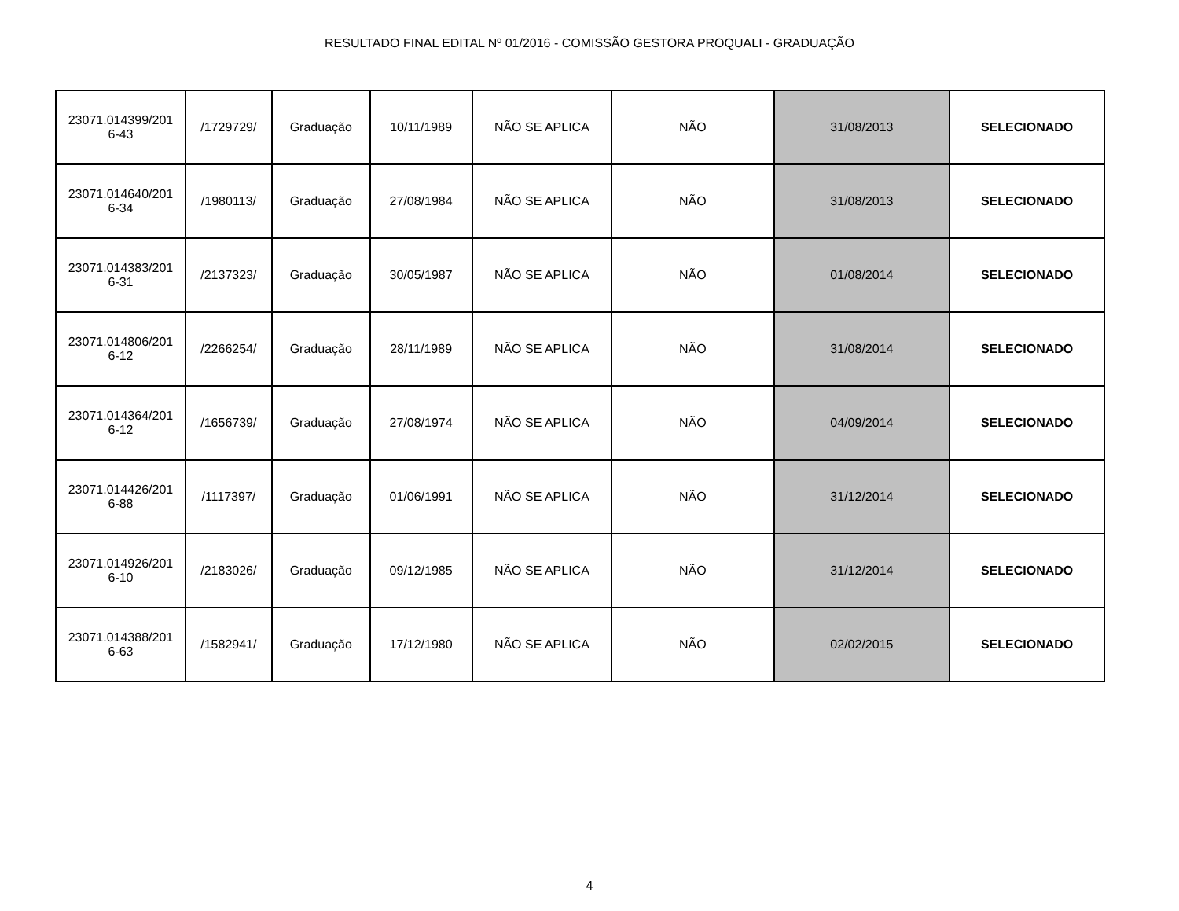RESULTADO FINAL EDITAL Nº 01/2016 - COMISSÃO GESTORA PROQUALI - GRADUAÇÃO
| 23071.014399/201 6-43 | /1729729/ | Graduação | 10/11/1989 | NÃO SE APLICA | NÃO | 31/08/2013 | SELECIONADO |
| 23071.014640/201 6-34 | /1980113/ | Graduação | 27/08/1984 | NÃO SE APLICA | NÃO | 31/08/2013 | SELECIONADO |
| 23071.014383/201 6-31 | /2137323/ | Graduação | 30/05/1987 | NÃO SE APLICA | NÃO | 01/08/2014 | SELECIONADO |
| 23071.014806/201 6-12 | /2266254/ | Graduação | 28/11/1989 | NÃO SE APLICA | NÃO | 31/08/2014 | SELECIONADO |
| 23071.014364/201 6-12 | /1656739/ | Graduação | 27/08/1974 | NÃO SE APLICA | NÃO | 04/09/2014 | SELECIONADO |
| 23071.014426/201 6-88 | /1117397/ | Graduação | 01/06/1991 | NÃO SE APLICA | NÃO | 31/12/2014 | SELECIONADO |
| 23071.014926/201 6-10 | /2183026/ | Graduação | 09/12/1985 | NÃO SE APLICA | NÃO | 31/12/2014 | SELECIONADO |
| 23071.014388/201 6-63 | /1582941/ | Graduação | 17/12/1980 | NÃO SE APLICA | NÃO | 02/02/2015 | SELECIONADO |
4